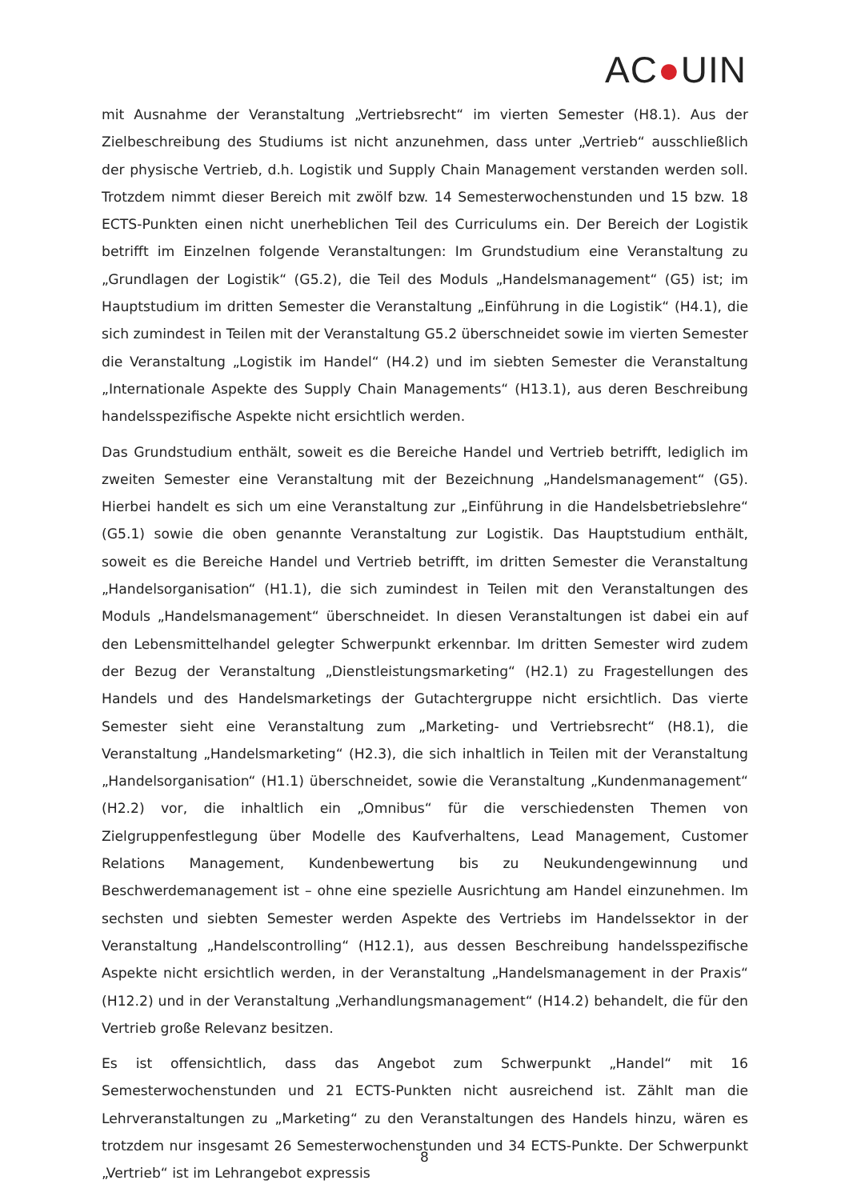AC●UIN
mit Ausnahme der Veranstaltung „Vertriebsrecht“ im vierten Semester (H8.1). Aus der Zielbeschreibung des Studiums ist nicht anzunehmen, dass unter „Vertrieb“ ausschließlich der physische Vertrieb, d.h. Logistik und Supply Chain Management verstanden werden soll. Trotzdem nimmt dieser Bereich mit zwölf bzw. 14 Semesterwochenstunden und 15 bzw. 18 ECTS-Punkten einen nicht unerheblichen Teil des Curriculums ein. Der Bereich der Logistik betrifft im Einzelnen folgende Veranstaltungen: Im Grundstudium eine Veranstaltung zu „Grundlagen der Logistik“ (G5.2), die Teil des Moduls „Handelsmanagement“ (G5) ist; im Hauptstudium im dritten Semester die Veranstaltung „Einführung in die Logistik“ (H4.1), die sich zumindest in Teilen mit der Veranstaltung G5.2 überschneidet sowie im vierten Semester die Veranstaltung „Logistik im Handel“ (H4.2) und im siebten Semester die Veranstaltung „Internationale Aspekte des Supply Chain Managements“ (H13.1), aus deren Beschreibung handelsspezifische Aspekte nicht ersichtlich werden.
Das Grundstudium enthält, soweit es die Bereiche Handel und Vertrieb betrifft, lediglich im zweiten Semester eine Veranstaltung mit der Bezeichnung „Handelsmanagement“ (G5). Hierbei handelt es sich um eine Veranstaltung zur „Einführung in die Handelsbetriebslehre“ (G5.1) sowie die oben genannte Veranstaltung zur Logistik. Das Hauptstudium enthält, soweit es die Bereiche Handel und Vertrieb betrifft, im dritten Semester die Veranstaltung „Handelsorganisation“ (H1.1), die sich zumindest in Teilen mit den Veranstaltungen des Moduls „Handelsmanagement“ überschneidet. In diesen Veranstaltungen ist dabei ein auf den Lebensmittelhandel gelegter Schwerpunkt erkennbar. Im dritten Semester wird zudem der Bezug der Veranstaltung „Dienstleistungsmarketing“ (H2.1) zu Fragestellungen des Handels und des Handelsmarketings der Gutachtergruppe nicht ersichtlich. Das vierte Semester sieht eine Veranstaltung zum „Marketing- und Vertriebsrecht“ (H8.1), die Veranstaltung „Handelsmarketing“ (H2.3), die sich inhaltlich in Teilen mit der Veranstaltung „Handelsorganisation“ (H1.1) überschneidet, sowie die Veranstaltung „Kundenmanagement“ (H2.2) vor, die inhaltlich ein „Omnibus“ für die verschiedensten Themen von Zielgruppenfestlegung über Modelle des Kaufverhaltens, Lead Management, Customer Relations Management, Kundenbewertung bis zu Neukundengewinnung und Beschwerdemanagement ist – ohne eine spezielle Ausrichtung am Handel einzunehmen. Im sechsten und siebten Semester werden Aspekte des Vertriebs im Handelssektor in der Veranstaltung „Handelscontrolling“ (H12.1), aus dessen Beschreibung handelsspezifische Aspekte nicht ersichtlich werden, in der Veranstaltung „Handelsmanagement in der Praxis“ (H12.2) und in der Veranstaltung „Verhandlungsmanagement“ (H14.2) behandelt, die für den Vertrieb große Relevanz besitzen.
Es ist offensichtlich, dass das Angebot zum Schwerpunkt „Handel“ mit 16 Semesterwochenstunden und 21 ECTS-Punkten nicht ausreichend ist. Zählt man die Lehrveranstaltungen zu „Marketing“ zu den Veranstaltungen des Handels hinzu, wären es trotzdem nur insgesamt 26 Semesterwochenstunden und 34 ECTS-Punkte. Der Schwerpunkt „Vertrieb“ ist im Lehrangebot expressis
8